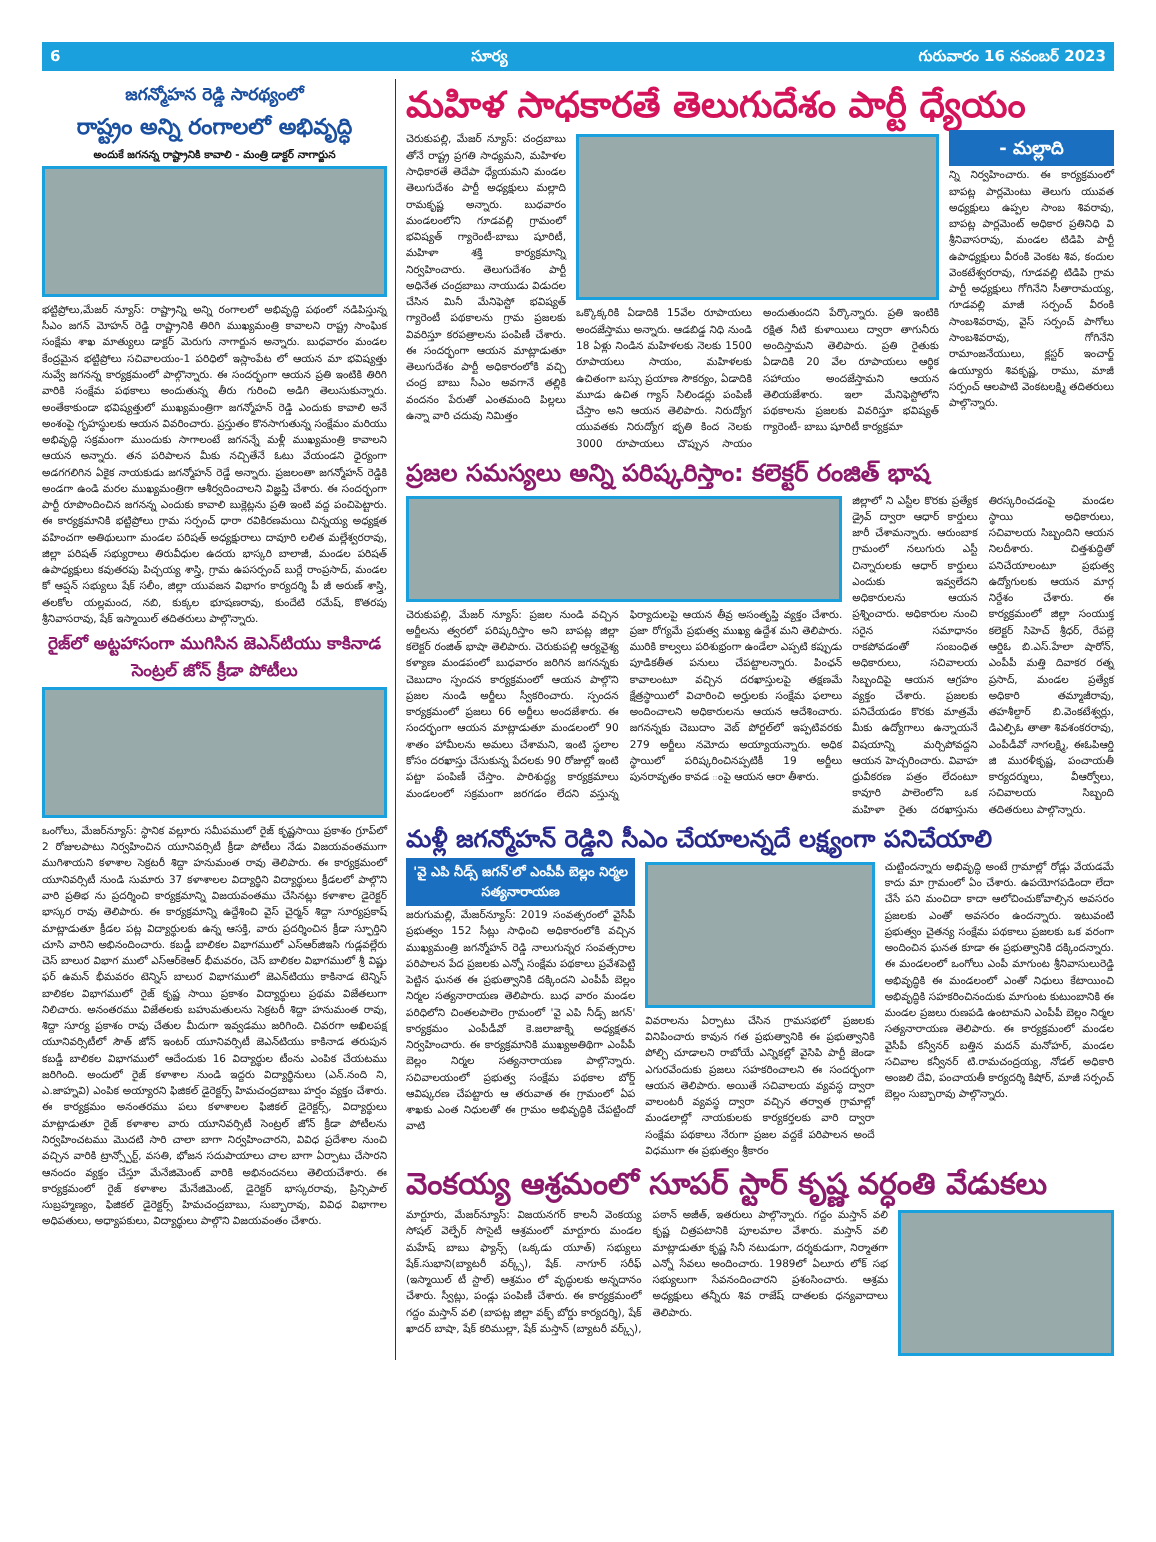6 సూర్య గురువారం 16 నవంబర్ 2023
జగన్మోహన రెడ్డి సారథ్యంలో
రాష్ట్రం అన్ని రంగాలలో అభివృద్ధి
అందుకే జగనన్న రాష్ట్రానికి కావాలి - మంత్రి డాక్టర్ నాగార్జున
భట్టిప్రోలు,మేజర్ న్యూస్: రాష్ట్రాన్ని అన్ని రంగాలలో అభివృద్ధి పథంలో నడిపిస్తున్న సీఎం జగన్ మోహన్ రెడ్డి రాష్ట్రానికి తిరిగి ముఖ్యమంత్రి కావాలని రాష్ట్ర సాంఘిక సంక్షేమ శాఖ మాత్యులు డాక్టర్ మెరుగు నాగార్జున అన్నారు. బుధవారం మండల కేంద్రమైన భట్టిప్రోలు సచివాలయం-1 పరిధిలో ఇస్లాంపేట లో ఆయన మా భవిష్యత్తు నువ్వే జగనన్న కార్యక్రమంలో పాల్గొన్నారు. ఈ సందర్భంగా ఆయన ప్రతి ఇంటికి తిరిగి వారికి సంక్షేమ పథకాలు అందుతున్న తీరు గురించి అడిగి తెలుసుకున్నారు. అంతేకాకుండా భవిష్యత్తులో ముఖ్యమంత్రిగా జగన్మోహన్ రెడ్డి ఎందుకు కావాలి అనే అంశంపై గృహస్థులకు ఆయన వివరించారు. ప్రస్తుతం కొనసాగుతున్న సంక్షేమం మరియు అభివృద్ధి సక్రమంగా ముందుకు సాగాలంటే జగనన్నే మళ్లీ ముఖ్యమంత్రి కావాలని ఆయన అన్నారు. తన పరిపాలన మీకు నచ్చితేనే ఓటు వేయండని ధైర్యంగా అడగగలిగిన ఏకైక నాయకుడు జగన్మోహన్ రెడ్డే అన్నారు. ప్రజలంతా జగన్మోహన్ రెడ్డికి అండగా ఉండి మరల ముఖ్యమంత్రిగా ఆశీర్వదించాలని విజ్ఞప్తి చేశారు. ఈ సందర్భంగా పార్టీ రూపొందించిన జగనన్న ఎందుకు కావాలి బుక్లెట్లను ప్రతి ఇంటి వద్ద పంచిపెట్టారు. ఈ కార్యక్రమానికి భట్టిప్రోలు గ్రామ సర్పంచ్ ధారా రవికిరణమయి చిన్నయ్య అధ్యక్షత వహించగా అతిథులుగా మండల పరిషత్ అధ్యక్షురాలు దావూరి లలిత మల్లేశ్వరరావు, జిల్లా పరిషత్ సభ్యురాలు తిరువీధుల ఉదయ భాస్కరి బాలాజీ, మండల పరిషత్ ఉపాధ్యక్షులు కవుతరపు పిచ్చయ్య శాస్త్రి, గ్రామ ఉపసర్పంచ్ బుర్లే రాంప్రసాద్, మండల కో ఆప్షన్ సభ్యులు షేక్ సలీం, జిల్లా యువజన విభాగం కార్యదర్శి పీ జీ అరుణ్ శాస్త్రి, తలకోల యల్లమంద, నబి, కుక్కల భూషణరావు, కుందేటి రమేష్, కొతరపు శ్రీనివాసరావు, షేక్ ఇస్మాయిల్ తదితరులు పాల్గొన్నారు.
రైజ్‌లో అట్టహాసంగా ముగిసిన జెఎన్‌టియు కాకినాడ సెంట్రల్ జోన్ క్రీడా పోటీలు
ఒంగోలు, మేజర్‌న్యూస్: స్థానిక వల్లూరు సమీపములో రైజ్ కృష్ణసాయి ప్రకాశం గ్రూప్‌లో 2 రోజులపాటు నిర్వహించిన యూనివర్సిటీ క్రీడా పోటీలు నేడు విజయవంతముగా ముగిశాయని కళాశాల సెక్రటరీ శిద్దా హనుమంత రావు తెలిపారు. ఈ కార్యక్రమంలో యూనివర్సిటీ నుండి సుమారు 37 కళాశాలల విద్యార్థిని విద్యార్థులు క్రీడలలో పాల్గొని వారి ప్రతిభ ను ప్రదర్శించి కార్యక్రమాన్ని విజయవంతము చేసినట్లు కళాశాల డైరెక్టర్ భాస్కర రావు తెలిపారు. ఈ కార్యక్రమాన్ని ఉద్దేశించి వైస్ చైర్మన్ శిద్దా సూర్యప్రకాష్ మాట్లాడుతూ క్రీడల పట్ల విద్యార్థులకు ఉన్న ఆసక్తి, వారు ప్రదర్శించిన క్రీడా స్ఫూర్తిని చూసి వారిని అభినందించారు. కబడ్డీ బాలికల విభాగములో ఎస్‌ఆర్‌జిఇసి గుడ్లవల్లేరు చెస్ బాలుర విభాగ ములో ఎస్‌ఆర్‌కెఆర్ భీమవరం, చెస్ బాలికల విభాగములో శ్రీ విష్ణు ఫర్ ఉమన్ భీమవరం టెన్నిస్ బాలుర విభాగములో జెఎన్‌టియు కాకినాడ టెన్నిస్ బాలికల విభాగములో రైజ్ కృష్ణ సాయి ప్రకాశం విద్యార్థులు ప్రథమ విజేతలుగా నిలిచారు. అనంతరము విజేతలకు బహుమతులను సెక్రటరీ శిద్దా హనుమంత రావు, శిద్దా సూర్య ప్రకాశం రావు చేతుల మీదుగా ఇవ్వడము జరిగింది. చివరగా అఖిలపక్ష యూనివర్సిటీలో సౌత్ జోన్ ఇంటర్ యూనివర్సిటీ జెఎన్‌టియు కాకినాడ తరుపున కబడ్డీ బాలికల విభాగములో ఆదేందుకు 16 విద్యార్థుల టీంను ఎంపిక చేయటము జరిగింది. అందులో రైజ్ కళాశాల నుండి ఇద్దరు విద్యార్థినులు (ఎన్.నంది ని, ఎ.జాహ్నవి) ఎంపిక అయ్యారని ఫిజికల్ డైరెక్టర్స్ హిమచంద్రబాబు హర్షం వ్యక్తం చేశారు. ఈ కార్యక్రమం అనంతరము పలు కళాశాలల ఫిజికల్ డైరెక్టర్స్, విద్యార్థులు మాట్లాడుతూ రైజ్ కళాశాల వారు యూనివర్సిటీ సెంట్రల్ జోన్ క్రీడా పోటీలను నిర్వహించటము మొదటి సారి చాలా బాగా నిర్వహించారని, వివిధ ప్రదేశాల నుంచి వచ్చిన వారికి ట్రాన్స్పోర్ట్, వసతి, భోజన సదుపాయాలు చాల బాగా ఏర్పాటు చేసారని ఆనందం వ్యక్తం చేస్తూ మేనేజిమెంట్ వారికి అభినందనలు తెలియచేశారు. ఈ కార్యక్రమంలో రైజ్ కళాశాల మేనేజిమెంట్, డైరెక్టర్ భాస్కరరావు, ప్రిన్సిపాల్ సుబ్రహ్మణ్యం, ఫిజికల్ డైరెక్టర్స్ హిమచంద్రబాబు, సుబ్బారావు, వివిధ విభాగాల అధిపతులు, అధ్యాపకులు, విద్యార్థులు పాల్గొని విజయవంతం చేశారు.
మహిళ సాధకారతే తెలుగుదేశం పార్టీ ధ్యేయం
చెరుకుపల్లి, మేజర్ న్యూస్: చంద్రబాబు తోనే రాష్ట్ర ప్రగతి సాధ్యమని, మహిళల సాధికారతే తెదేపా ధ్యేయమని మండల తెలుగుదేశం పార్టీ అధ్యక్షులు మల్లాది రామకృష్ణ అన్నారు. బుధవారం మండలంలోని గూడవల్లి గ్రామంలో భవిష్యత్ గ్యారెంటీ-బాబు షూరిటీ, మహిళా శక్తి కార్యక్రమాన్ని నిర్వహించారు. తెలుగుదేశం పార్టీ అధినేత చంద్రబాబు నాయుడు విడుదల చేసిన మినీ మేనిఫెస్టో భవిష్యత్ గ్యారెంటీ పథకాలను గ్రామ ప్రజలకు వివరిస్తూ కరపత్రాలను పంపిణీ చేశారు. ఈ సందర్భంగా ఆయన మాట్లాడుతూ తెలుగుదేశం పార్టీ అధికారంలోకి వచ్చి చంద్ర బాబు సీఎం అవగానే తల్లికి వందనం పేరుతో ఎంతమంది పిల్లలు ఉన్నా వారి చదువు నిమిత్తం
ఒక్కొక్కరికి ఏడాదికి 15వేల రూపాయలు అందజేస్తాము అన్నారు. ఆడబిడ్డ నిధి నుండి 18 ఏళ్లు నిండిన మహిళలకు నెలకు 1500 రూపాయలు సాయం, మహిళలకు ఉచితంగా బస్సు ప్రయాణ సౌకర్యం, ఏడాదికి మూడు ఉచిత గ్యాస్ సిలిండర్లు పంపిణీ చేస్తాం అని ఆయన తెలిపారు. నిరుద్యోగ యువతకు నిరుద్యోగ భృతి కింద నెలకు 3000 రూపాయలు చొప్పున సాయం అందుతుందని పేర్కొన్నారు. ప్రతి ఇంటికి రక్షిత నీటి కుళాయిలు ద్వారా తాగునీరు అందిస్తామని తెలిపారు. ప్రతి రైతుకు ఏడాదికి 20 వేల రూపాయలు ఆర్థిక సహాయం అందజేస్తామని ఆయన తెలియజేశారు. ఇలా మేనిఫెస్టోలోని పథకాలను ప్రజలకు వివరిస్తూ భవిష్యత్ గ్యారెంటీ- బాబు షూరిటీ కార్యక్రమా
- మల్లాది
న్ని నిర్వహించారు. ఈ కార్యక్రమంలో బాపట్ల పార్లమెంటు తెలుగు యువత అధ్యక్షులు ఉప్పల సాంబ శివరావు, బాపట్ల పార్లమెంట్ అధికార ప్రతినిధి వి శ్రీనివాసరావు, మండల టిడిపి పార్టీ ఉపాధ్యక్షులు వీరంకి వెంకట శివ, కందుల వెంకటేశ్వరరావు, గూడవల్లి టిడిపి గ్రామ పార్టీ అధ్యక్షులు గోగినేని సీతారామయ్య, గూడవల్లి మాజీ సర్పంచ్ వీరంకి సాంబశివరావు, వైస్ సర్పంచ్ పాగోలు సాంబశివరావు, గోగినేని రామాంజనేయులు, క్లస్టర్ ఇంచార్జ్ ఉయ్యూరు శివకృష్ణ, రాము, మాజీ సర్పంచ్ ఆలపాటి వెంకటలక్ష్మి తదితరులు పాల్గొన్నారు.
ప్రజల సమస్యలు అన్ని పరిష్కరిస్తాం: కలెక్టర్ రంజిత్ భాష
చెరుకుపల్లి, మేజర్ న్యూస్: ప్రజల నుండి వచ్చిన అర్జీలను త్వరలో పరిష్కరిస్తాం అని బాపట్ల జిల్లా కలెక్టర్ రంజిత్ భాషా తెలిపారు. చెరుకుపల్లి ఆర్యవైశ్య కళ్యాణ మండపంలో బుధవారం జరిగిన జగనన్నకు చెబుదాం స్పందన కార్యక్రమంలో ఆయన పాల్గొని ప్రజల నుండి అర్జీలు స్వీకరించారు. స్పందన కార్యక్రమంలో ప్రజలు 66 అర్జీలు అందజేశారు. ఈ సందర్భంగా ఆయన మాట్లాడుతూ మండలంలో 90 శాతం హామీలను అమలు చేశామని, ఇంటి స్థలాల కోసం దరఖాస్తు చేసుకున్న పేదలకు 90 రోజుల్లో ఇంటి పట్టా పంపిణీ చేస్తాం. పారిశుద్ధ్య కార్యక్రమాలు మండలంలో సక్రమంగా జరగడం లేదని వస్తున్న ఫిర్యాదులపై ఆయన తీవ్ర అసంతృప్తి వ్యక్తం చేశారు. ప్రజా రోగ్యమే ప్రభుత్వ ముఖ్య ఉద్దేశ మని తెలిపారు. మురికి కాల్వలు పరిశుభ్రంగా ఉండేలా ఎప్పటి కప్పుడు పూడికతీత పనులు చేపట్టాలన్నారు. పింఛన్ కావాలంటూ వచ్చిన దరఖాస్తులపై తక్షణమే క్షేత్రస్థాయిలో విచారించి అర్హులకు సంక్షేమ ఫలాలు అందించాలని అధికారులను ఆయన ఆదేశించారు. జగనన్నకు చెబుదాం వెబ్ పోర్టల్‌లో ఇప్పటివరకు 279 అర్జీలు నమోదు అయ్యాయన్నారు. అధిక స్థాయిలో పరిష్కరించినప్పటికీ 19 అర్జీలు పునరావృతం కావడ ంపై ఆయన ఆరా తీశారు.
జిల్లాలో ని ఎస్టీల కొరకు ప్రత్యేక డ్రైవ్ ద్వారా ఆధార్ కార్డులు జారీ చేశామన్నారు. ఆరుంబాక గ్రామంలో నలుగురు ఎస్టీ చిన్నారులకు ఆధార్ కార్డులు ఎందుకు ఇవ్వలేదని అధికారులను ఆయన ప్రశ్నించారు. అధికారుల నుంచి సరైన సమాధానం రాకపోవడంతో సంబంధిత అధికారులు, సచివాలయ సిబ్బందిపై ఆయన ఆగ్రహం వ్యక్తం చేశారు. ప్రజలకు పనిచేయడం కొరకు మాత్రమే మీకు ఉద్యోగాలు ఉన్నాయనే విషయాన్ని మర్చిపోవద్దని ఆయన హెచ్చరించారు. వివాహ ధ్రువీకరణ పత్రం లేదంటూ కావూరి పాలెంలోని ఒక మహిళా రైతు దరఖాస్తును తిరస్కరించడంపై మండల స్థాయి అధికారులు, సచివాలయ సిబ్బందిని ఆయన నిలదీశారు. చిత్తశుద్ధితో పనిచేయాలంటూ ప్రభుత్వ ఉద్యోగులకు ఆయన మార్గ నిర్దేశం చేశారు. ఈ కార్యక్రమంలో జిల్లా సంయుక్త కలెక్టర్ సిహెచ్ శ్రీధర్, రేపల్లె ఆర్డిఓ బి.ఎస్.హేలా షారోన్, ఎంపీపీ మత్తి దివాకర రత్న ప్రసాద్, మండల ప్రత్యేక అధికారి తమ్మాజీరావు, తహశీల్దార్ బి.వెంకటేశ్వర్లు, డిఎల్పిఓ తాతా శివశంకరరావు, ఎంపీడీవో నాగలక్ష్మి, ఈఓపిఆర్డి జి మురళీకృష్ణ, పంచాయతీ కార్యదర్శులు, వీఆర్వోలు, సచివాలయ సిబ్బంది తదితరులు పాల్గొన్నారు.
మళ్లీ జగన్మోహన్ రెడ్డిని సీఎం చేయాలన్నదే లక్ష్యంగా పనిచేయాలి
'వై ఎపి నీడ్స్ జగన్'లో ఎంపీపీ బెల్లం నిర్మల సత్యనారాయణ
జరుగుమల్లి, మేజర్‌న్యూస్: 2019 సంవత్సరంలో వైసీపీ ప్రభుత్వం 152 సీట్లు సాధించి అధికారంలోకి వచ్చిన ముఖ్యమంత్రి జగన్మోహన్ రెడ్డి నాలుగున్నర సంవత్సరాల పరిపాలన పేద ప్రజలకు ఎన్నో సంక్షేమ పథకాలు ప్రవేశపెట్టి పెట్టిన ఘనత ఈ ప్రభుత్వానికి దక్కిందని ఎంపీపీ బెల్లం నిర్మల సత్యనారాయణ తెలిపారు. బుధ వారం మండల పరిధిలోని చింతలపాలెం గ్రామంలో 'వై ఎపి నీడ్స్ జగన్' కార్యక్రమం ఎంపీడీవో కె.జలాజాక్ని అధ్యక్షతన నిర్వహించారు. ఈ కార్యక్రమానికి ముఖ్యఅతిథిగా ఎంపీపీ బెల్లం నిర్మల సత్యనారాయణ పాల్గొన్నారు. సచివాలయంలో ప్రభుత్వ సంక్షేమ పథకాల బోర్డ్ ఆవిష్కరణ చేపట్టారు ఆ తరువాత ఈ గ్రామంలో ఏప శాఖకు ఎంత నిధులతో ఈ గ్రామం అభివృద్ధికి చేపట్టిందో వాటి
వివరాలను ఏర్పాటు చేసిన గ్రామసభలో ప్రజలకు వినిపించారు కావున గత ప్రభుత్వానికి ఈ ప్రభుత్వానికి పోల్చి చూడాలని రాబోయే ఎన్నికల్లో వైసిపి పార్టీ జెండా ఎగురవేందుకు ప్రజలు సహకరించాలని ఈ సందర్భంగా ఆయన తెలిపారు. అయితే సచివాలయ వ్యవస్థ ద్వారా వాలంటరీ వ్యవస్థ ద్వారా వచ్చిన తర్వాత గ్రామాల్లో మండలాల్లో నాయకులకు కార్యకర్తలకు వారి ద్వారా సంక్షేమ పథకాలు నేరుగా ప్రజల వద్దకే పరిపాలన అందే విధముగా ఈ ప్రభుత్వం శ్రీకారం
చుట్టిందన్నారు అభివృద్ధి అంటే గ్రామాల్లో రోడ్లు వేయడమే కాదు మా గ్రామంలో ఏం చేశారు. ఉపయోగపడిందా లేదా చేసే పని మంచిదా కాదా ఆలోచించుకోవాల్సిన అవసరం ప్రజలకు ఎంతో అవసరం ఉందన్నారు. ఇటువంటి ప్రభుత్వం చైతన్య సంక్షేమ పథకాలు ప్రజలకు ఒక వరంగా అందించిన ఘనత కూడా ఈ ప్రభుత్వానికి దక్కిందన్నారు. ఈ మండలంలో ఒంగోలు ఎంపీ మాగుంట శ్రీనివాసులురెడ్డి అభివృద్ధికి ఈ మండలంలో ఎంతో నిధులు కేటాయించి అభివృద్ధికి సహకరించినందుకు మాగుంట కుటుంబానికి ఈ మండల ప్రజలు రుణపడి ఉంటామని ఎంపీపీ బెల్లం నిర్మల సత్యనారాయణ తెలిపారు. ఈ కార్యక్రమంలో మండల వైసీపీ కన్వీనర్ బత్తిన మదన్ మనోహర్, మండల సచివాల కన్వీనర్ టి.రామచంద్రయ్య, నోడల్ అధికారి అంజలి దేవి, పంచాయతీ కార్యదర్శి కిషోర్, మాజీ సర్పంచ్ బెల్లం సుబ్బారావు పాల్గొన్నారు.
వెంకయ్య ఆశ్రమంలో సూపర్ స్టార్ కృష్ణ వర్ధంతి వేడుకలు
మార్టూరు, మేజర్‌న్యూస్: విజయనగర్ కాలనీ వెంకయ్య సోషల్ వెల్ఫేర్ సొసైటీ ఆశ్రమంలో మార్టూరు మండల మహేష్ బాబు ఫ్యాన్స్ (ఒక్కడు యూత్) సభ్యులు షేక్.సుభాని(బ్యాటరీ వర్క్స్), షేక్. నాగూర్ సరీఫ్ (ఇస్మాయిల్ టీ స్టాల్) ఆశ్రమం లో వృద్ధులకు అన్నదానం చేశారు. స్వీట్లు, పండ్లు పంపిణీ చేశారు. ఈ కార్యక్రమంలో గద్దం మస్తాన్ వలి (బాపట్ల జిల్లా వక్ఫ్ బోర్డు కార్యదర్శి), షేక్ ఖాదర్ బాషా, షేక్ కరిముల్లా, షేక్ మస్తాన్ (బ్యాటరీ వర్క్స్), పఠాన్ అజీత్, ఇతరులు పాల్గొన్నారు. గద్దం మస్తాన్ వలి కృష్ణ చిత్రపటానికి పూలమాల వేశారు. మస్తాన్ వలి మాట్లాడుతూ కృష్ణ సినీ నటుడుగా, దర్శకుడుగా, నిర్మాతగా ఎన్నో సేవలు అందించారు. 1989లో ఏలూరు లోక్ సభ సభ్యులుగా సేవనందించారని ప్రశంసించారు. ఆశ్రమ అధ్యక్షులు తన్నీరు శివ రాజేష్ దాతలకు ధన్యవాదాలు తెలిపారు.